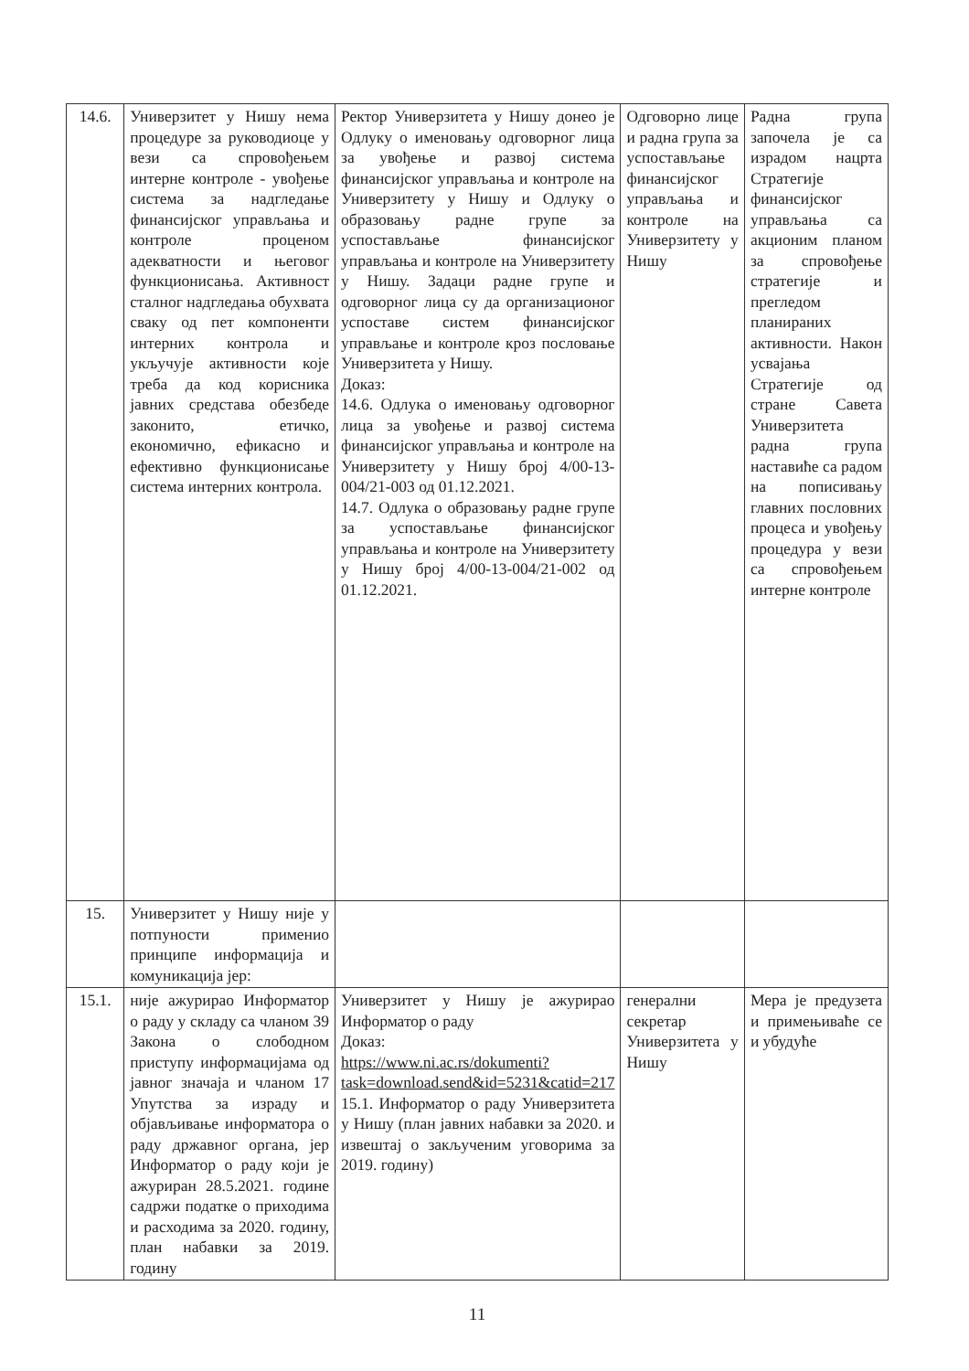| 14.6. | Универзитет у Нишу нема процедуре за руководиоце у вези са спровођењем интерне контроле - увођење система за надгледање финансијског управљања и контроле проценом адекватности и његовог функционисања. Активност сталног надгледања обухвата сваку од пет компоненти интерних контрола и укључује активности које треба да код корисника јавних средстава обезбеде законито, етичко, економично, ефикасно и ефективно функционисање система интерних контрола. | Ректор Универзитета у Нишу донео је Одлуку о именовању одговорног лица за увођење и развој система финансијског управљања и контроле на Универзитету у Нишу и Одлуку о образовању радне групе за успостављање финансијског управљања и контроле на Универзитету у Нишу. Задаци радне групе и одговорног лица су да организационог успоставе систем финансијског управљање и контроле кроз пословање Универзитета у Нишу. Доказ: 14.6. Одлука о именовању одговорног лица за увођење и развој система финансијског управљања и контроле на Универзитету у Нишу број 4/00-13-004/21-003 од 01.12.2021. 14.7. Одлука о образовању радне групе за успостављање финансијског управљања и контроле на Универзитету у Нишу број 4/00-13-004/21-002 од 01.12.2021. | Одговорно лице и радна група за успостављање финансијског управљања и контроле на Универзитету у Нишу | Радна група започела је са израдом нацрта Стратегије финансијског управљања са акционим планом за спровођење стратегије и прегледом планираних активности. Након усвајања Стратегије од стране Савета Универзитета радна група наставиће са радом на пописивању главних пословних процеса и увођењу процедура у вези са спровођењем интерне контроле |
| 15. | Универзитет у Нишу није у потпуности применио принципе информација и комуникација јер: | | | |
| 15.1. | није ажурирао Информатор о раду у складу са чланом 39 Закона о слободном приступу информацијама од јавног значаја и чланом 17 Упутства за израду и објављивање информатора о раду државног органа, јер Информатор о раду који је ажуриран 28.5.2021. године садржи податке о приходима и расходима за 2020. годину, план набавки за 2019. годину | Универзитет у Нишу је ажурирао Информатор о раду Доказ: https://www.ni.ac.rs/dokumenti?task=download.send&id=5231&catid=217 15.1. Информатор о раду Универзитета у Нишу (план јавних набавки за 2020. и извештај о закљученим уговорима за 2019. годину) | генерални секретар Универзитета у Нишу | Мера је предузета и примењиваће се и убудуће |
11